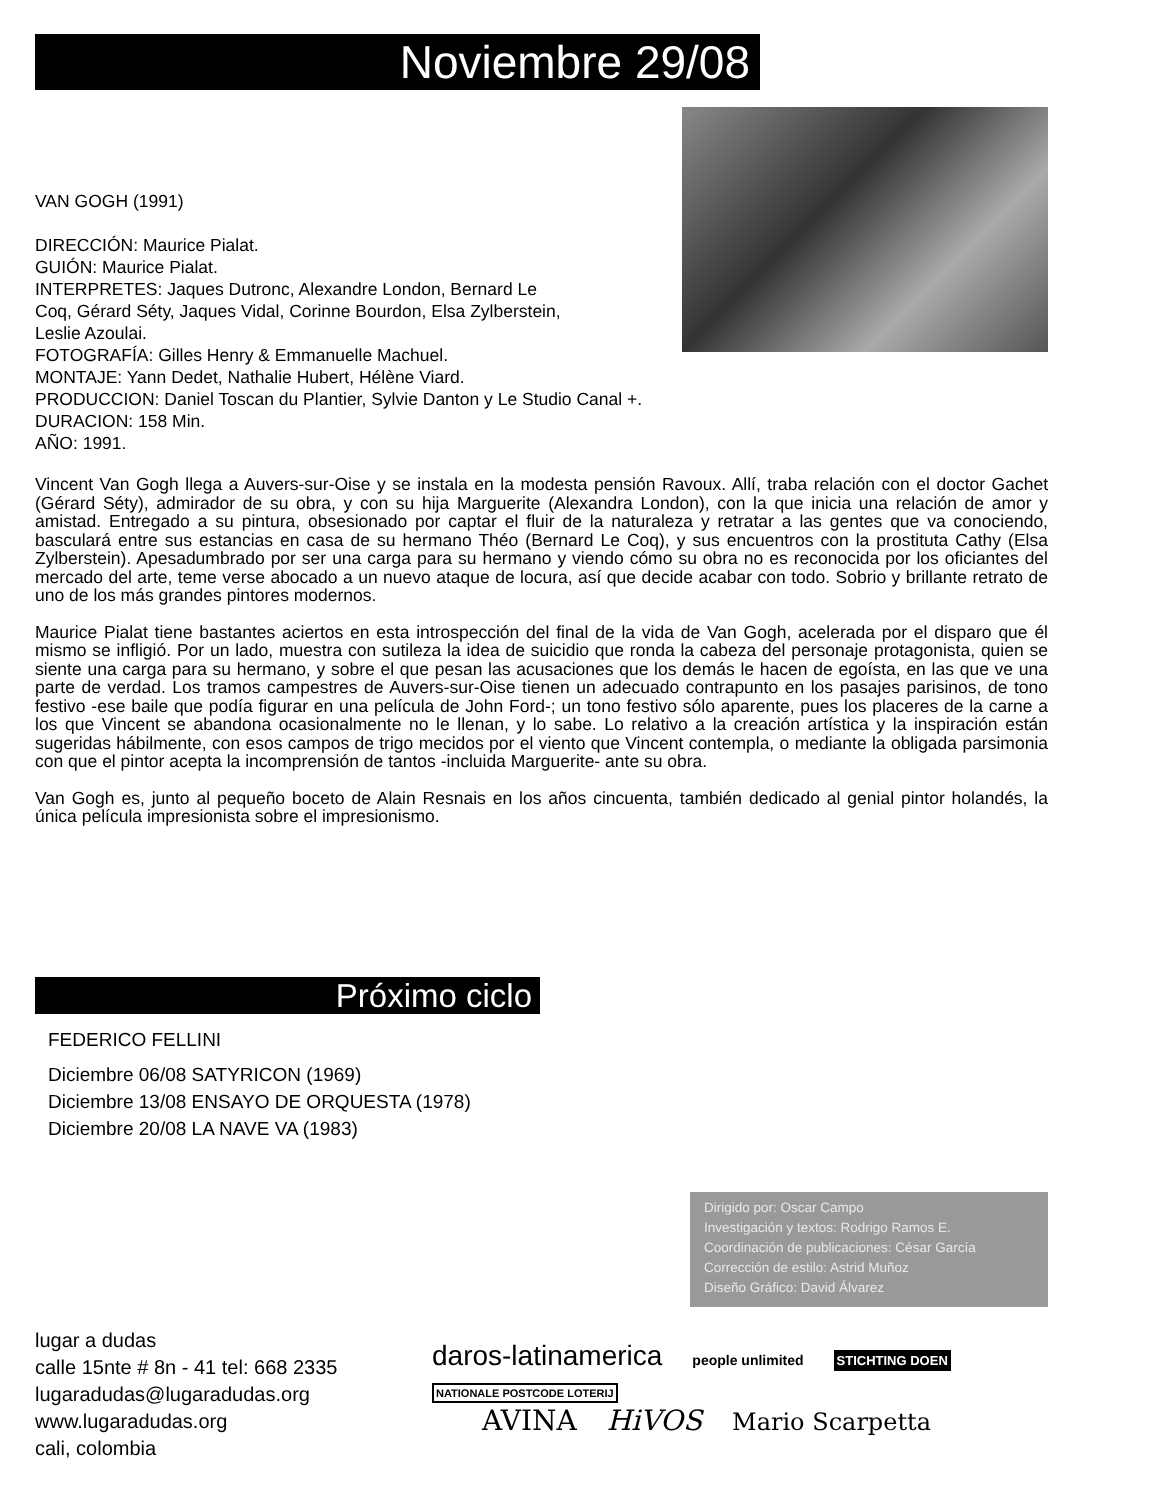Noviembre 29/08
VAN GOGH (1991)
DIRECCIÓN: Maurice Pialat.
GUIÓN: Maurice Pialat.
INTERPRETES: Jaques Dutronc, Alexandre London, Bernard Le
Coq, Gérard Séty, Jaques Vidal, Corinne Bourdon, Elsa Zylberstein,
Leslie Azoulai.
FOTOGRAFÍA: Gilles Henry & Emmanuelle Machuel.
MONTAJE: Yann Dedet, Nathalie Hubert, Hélène Viard.
PRODUCCION: Daniel Toscan du Plantier, Sylvie Danton y Le Studio Canal +.
DURACION: 158 Min.
AÑO: 1991.
Vincent Van Gogh llega a Auvers-sur-Oise y se instala en la modesta pensión Ravoux. Allí, traba relación con el doctor Gachet (Gérard Séty), admirador de su obra, y con su hija Marguerite (Alexandra London), con la que inicia una relación de amor y amistad. Entregado a su pintura, obsesionado por captar el fluir de la naturaleza y retratar a las gentes que va conociendo, basculará entre sus estancias en casa de su hermano Théo (Bernard Le Coq), y sus encuentros con la prostituta Cathy (Elsa Zylberstein). Apesadumbrado por ser una carga para su hermano y viendo cómo su obra no es reconocida por los oficiantes del mercado del arte, teme verse abocado a un nuevo ataque de locura, así que decide acabar con todo. Sobrio y brillante retrato de uno de los más grandes pintores modernos.
Maurice Pialat tiene bastantes aciertos en esta introspección del final de la vida de Van Gogh, acelerada por el disparo que él mismo se infligió. Por un lado, muestra con sutileza la idea de suicidio que ronda la cabeza del personaje protagonista, quien se siente una carga para su hermano, y sobre el que pesan las acusaciones que los demás le hacen de egoísta, en las que ve una parte de verdad. Los tramos campestres de Auvers-sur-Oise tienen un adecuado contrapunto en los pasajes parisinos, de tono festivo -ese baile que podía figurar en una película de John Ford-; un tono festivo sólo aparente, pues los placeres de la carne a los que Vincent se abandona ocasionalmente no le llenan, y lo sabe. Lo relativo a la creación artística y la inspiración están sugeridas hábilmente, con esos campos de trigo mecidos por el viento que Vincent contempla, o mediante la obligada parsimonia con que el pintor acepta la incomprensión de tantos -incluida Marguerite- ante su obra.
Van Gogh es, junto al pequeño boceto de Alain Resnais en los años cincuenta, también dedicado al genial pintor holandés, la única película impresionista sobre el impresionismo.
Próximo ciclo
FEDERICO FELLINI
Diciembre 06/08 SATYRICON (1969)
Diciembre 13/08 ENSAYO DE ORQUESTA (1978)
Diciembre 20/08 LA NAVE VA (1983)
Dirigido por: Oscar Campo
Investigación y textos: Rodrigo Ramos E.
Coordinación de publicaciones: César García
Corrección de estilo: Astrid Muñoz
Diseño Gráfico: David Álvarez
lugar a dudas
calle 15nte # 8n - 41 tel: 668 2335
lugaradudas@lugaradudas.org
www.lugaradudas.org
cali, colombia
daros-latinamerica people unlimited STICHTING DOEN NATIONALE POSTCODE LOTERIJ
AVINA HiVOS Mario Scarpetta